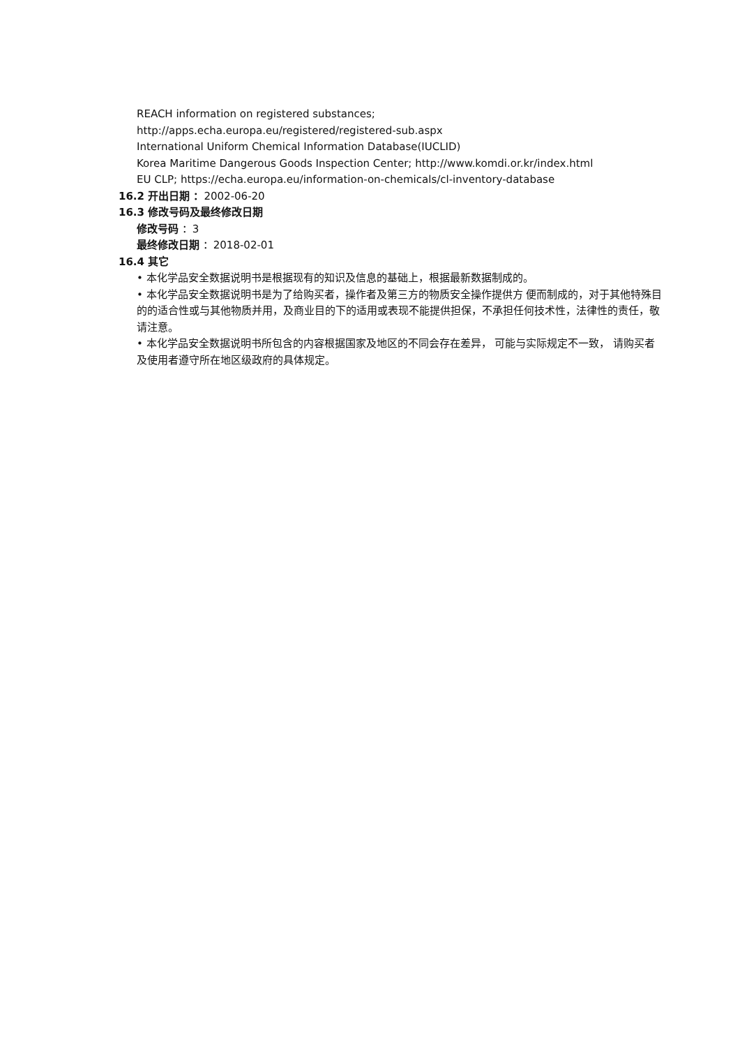REACH information on registered substances;
http://apps.echa.europa.eu/registered/registered-sub.aspx
International Uniform Chemical Information Database(IUCLID)
Korea Maritime Dangerous Goods Inspection Center; http://www.komdi.or.kr/index.html
EU CLP; https://echa.europa.eu/information-on-chemicals/cl-inventory-database
16.2 开出日期 ：2002-06-20
16.3 修改号码及最终修改日期
修改号码 ：3
最终修改日期 ：2018-02-01
16.4 其它
• 本化学品安全数据说明书是根据现有的知识及信息的基础上，根据最新数据制成的。
• 本化学品安全数据说明书是为了给购买者，操作者及第三方的物质安全操作提供方 便而制成的，对于其他特殊目的的适合性或与其他物质并用，及商业目的下的适用或表现不能提供担保，不承担任何技术性，法律性的责任，敬请注意。
• 本化学品安全数据说明书所包含的内容根据国家及地区的不同会存在差异， 可能与实际规定不一致， 请购买者及使用者遵守所在地区级政府的具体规定。